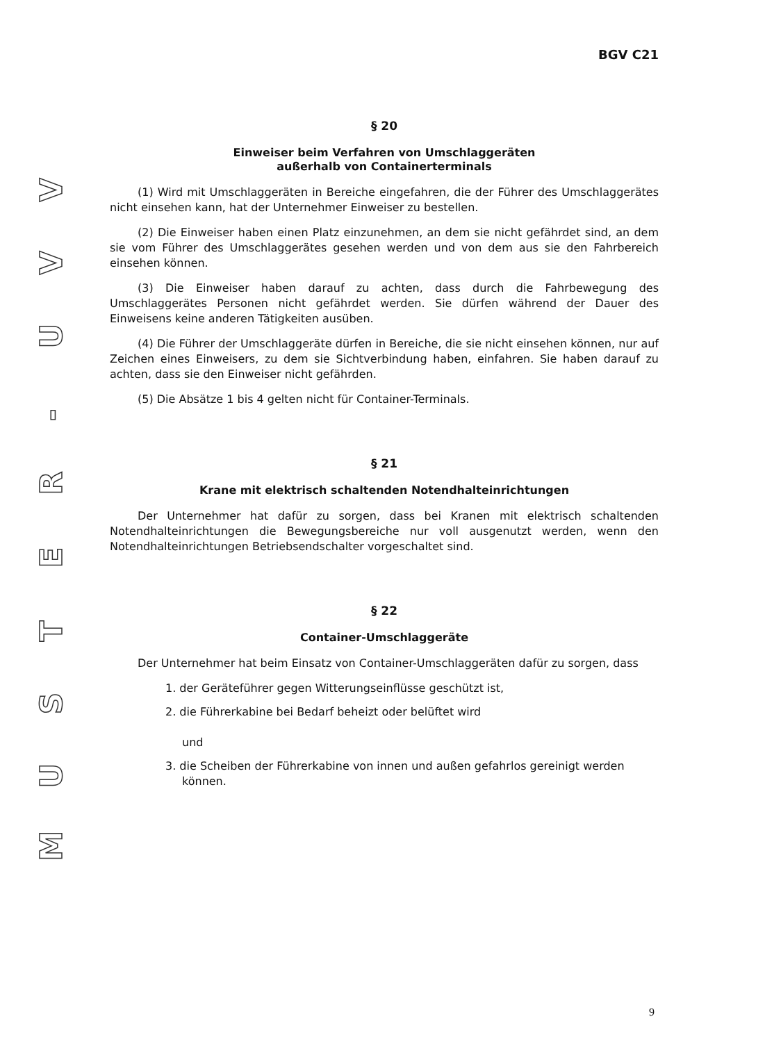VVU
-
RETSUM
BGV C21
§ 20
Einweiser beim Verfahren von Umschlaggeräten
außerhalb von Containerterminals
(1) Wird mit Umschlaggeräten in Bereiche eingefahren, die der Führer des Umschlaggerätes nicht einsehen kann, hat der Unternehmer Einweiser zu bestellen.
(2) Die Einweiser haben einen Platz einzunehmen, an dem sie nicht gefährdet sind, an dem sie vom Führer des Umschlaggerätes gesehen werden und von dem aus sie den Fahrbereich einsehen können.
(3) Die Einweiser haben darauf zu achten, dass durch die Fahrbewegung des Umschlaggerätes Personen nicht gefährdet werden. Sie dürfen während der Dauer des Einweisens keine anderen Tätigkeiten ausüben.
(4) Die Führer der Umschlaggeräte dürfen in Bereiche, die sie nicht einsehen können, nur auf Zeichen eines Einweisers, zu dem sie Sichtverbindung haben, einfahren. Sie haben darauf zu achten, dass sie den Einweiser nicht gefährden.
(5) Die Absätze 1 bis 4 gelten nicht für Container-Terminals.
§ 21
Krane mit elektrisch schaltenden Notendhalteinrichtungen
Der Unternehmer hat dafür zu sorgen, dass bei Kranen mit elektrisch schaltenden Notendhalteinrichtungen die Bewegungsbereiche nur voll ausgenutzt werden, wenn den Notendhalteinrichtungen Betriebsendschalter vorgeschaltet sind.
§ 22
Container-Umschlaggeräte
Der Unternehmer hat beim Einsatz von Container-Umschlaggeräten dafür zu sorgen, dass
1. der Geräteführer gegen Witterungseinflüsse geschützt ist,
2. die Führerkabine bei Bedarf beheizt oder belüftet wird
und
3. die Scheiben der Führerkabine von innen und außen gefahrlos gereinigt werden können.
9